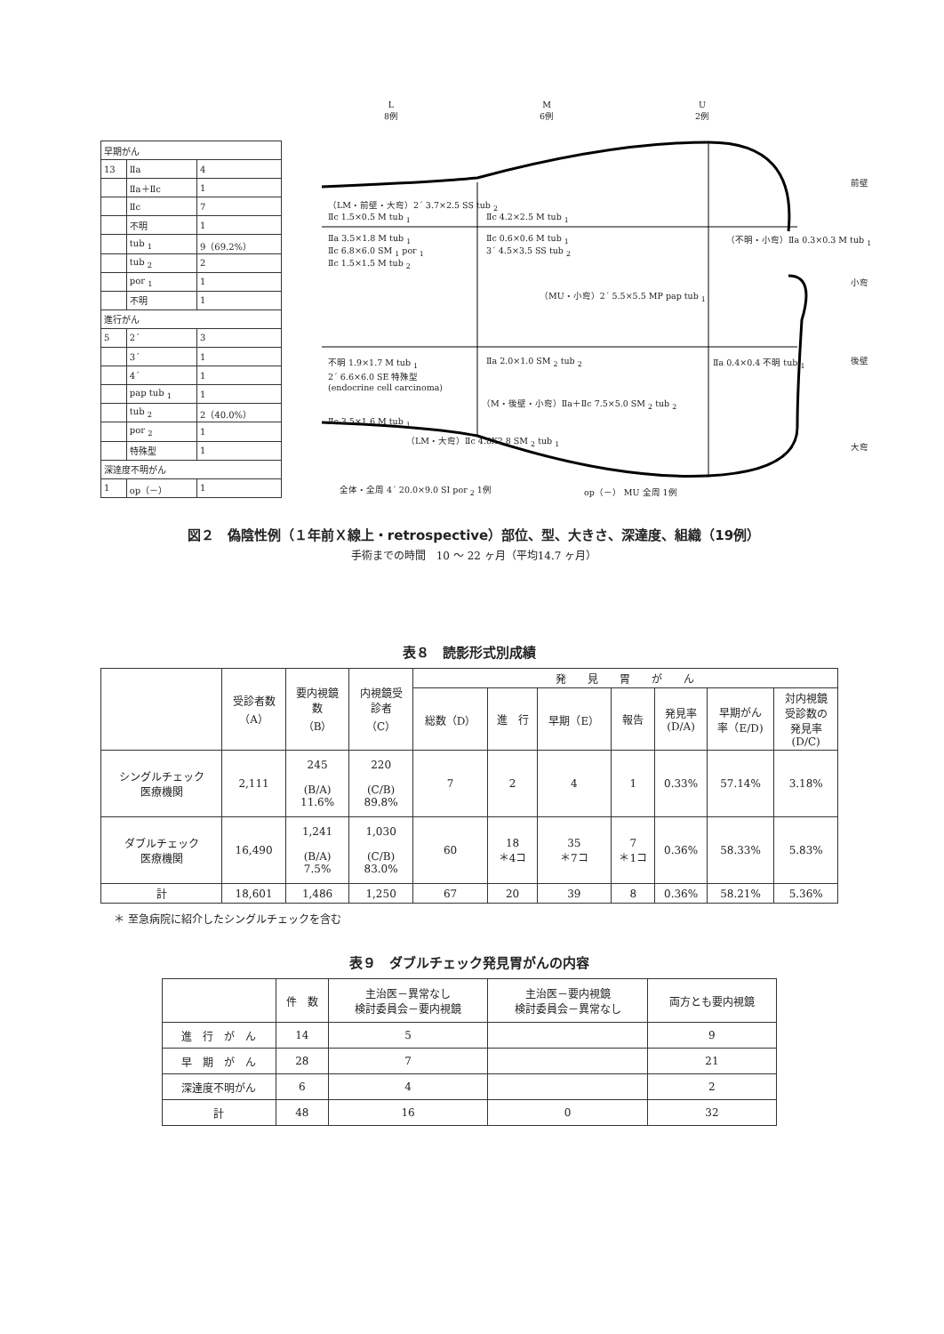| 早期がん | | |
| 13 | Ⅱa | 4 |
| | Ⅱa＋Ⅱc | 1 |
| | Ⅱc | 7 |
| | 不明 | 1 |
| | tub <sub>1</sub> | 9（69.2%） |
| | tub <sub>2</sub> | 2 |
| | por <sub>1</sub> | 1 |
| | 不明 | 1 |
| 進行がん | | |
| 5 | 2´ | 3 |
| | 3´ | 1 |
| | 4´ | 1 |
| | pap tub <sub>1</sub> | 1 |
| | tub <sub>2</sub> | 2（40.0%） |
| | por <sub>2</sub> | 1 |
| | 特殊型 | 1 |
| 深達度不明がん | | |
| 1 | op（－） | 1 |
L
8例
M
6例
U
2例
（LM・前壁・大弯）2´ 3.7×2.5 SS tub <sub>2</sub>
Ⅱc 1.5×0.5 M tub <sub>1</sub> Ⅱc 4.2×2.5 M tub <sub>1</sub>
前壁
Ⅱa 3.5×1.8 M tub <sub>1</sub>
Ⅱc 6.8×6.0 SM <sub>1</sub> por <sub>1</sub>
Ⅱc 1.5×1.5 M tub <sub>2</sub>
Ⅱc 0.6×0.6 M tub <sub>1</sub>
3´ 4.5×3.5 SS tub <sub>2</sub>
（不明・小弯）Ⅱa 0.3×0.3 M tub <sub>1</sub>
（MU・小弯）2´ 5.5×5.5 MP pap tub <sub>1</sub>
小弯
不明 1.9×1.7 M tub <sub>1</sub>
2´ 6.6×6.0 SE 特殊型
(endocrine cell carcinoma)
Ⅱa 2.0×1.0 SM <sub>2</sub> tub <sub>2</sub> Ⅱa 0.4×0.4 不明 tub <sub>1</sub> 後壁
（M・後壁・小弯）Ⅱa＋Ⅱc 7.5×5.0 SM <sub>2</sub> tub <sub>2</sub>
Ⅱc 3.5×1.6 M tub <sub>1</sub>
（LM・大弯）Ⅱc 4.8X2.8 SM <sub>2</sub> tub <sub>1</sub>
大弯
全体・全周 4´ 20.0×9.0 SI por <sub>2</sub> 1例 op（－） MU 全周 1例
図２　偽陰性例（１年前Ｘ線上・retrospective）部位、型、大きさ、深達度、組織（19例）
手術までの時間　10 ～ 22 ヶ月（平均14.7 ヶ月）
表８　読影形式別成績
| | 受診者数 （A） | 要内視鏡 数 （B） | 内視鏡受 診者 （C） | 発 見 胃 が ん | | | | | | |
| --- | --- | --- | --- | --- | --- | --- | --- | --- | --- | --- |
| | | | | 総数（D） | 進 行 | 早期（E） | 報告 | 発見率 (D/A) | 早期がん 率（E/D) | 対内視鏡 受診数の 発見率 (D/C) |
| シングルチェック 医療機関 | 2,111 | 245 (B/A) 11.6% | 220 (C/B) 89.8% | 7 | 2 | 4 | 1 | 0.33% | 57.14% | 3.18% |
| ダブルチェック 医療機関 | 16,490 | 1,241 (B/A) 7.5% | 1,030 (C/B) 83.0% | 60 | 18 ＊4コ | 35 ＊7コ | 7 ＊1コ | 0.36% | 58.33% | 5.83% |
| 計 | 18,601 | 1,486 | 1,250 | 67 | 20 | 39 | 8 | 0.36% | 58.21% | 5.36% |
＊ 至急病院に紹介したシングルチェックを含む
表９　ダブルチェック発見胃がんの内容
| | 件 数 | 主治医－異常なし 検討委員会－要内視鏡 | 主治医－要内視鏡 検討委員会－異常なし | 両方とも要内視鏡 |
| 進 行 が ん | 14 | 5 | | 9 |
| 早 期 が ん | 28 | 7 | | 21 |
| 深達度不明がん | 6 | 4 | | 2 |
| 計 | 48 | 16 | 0 | 32 |